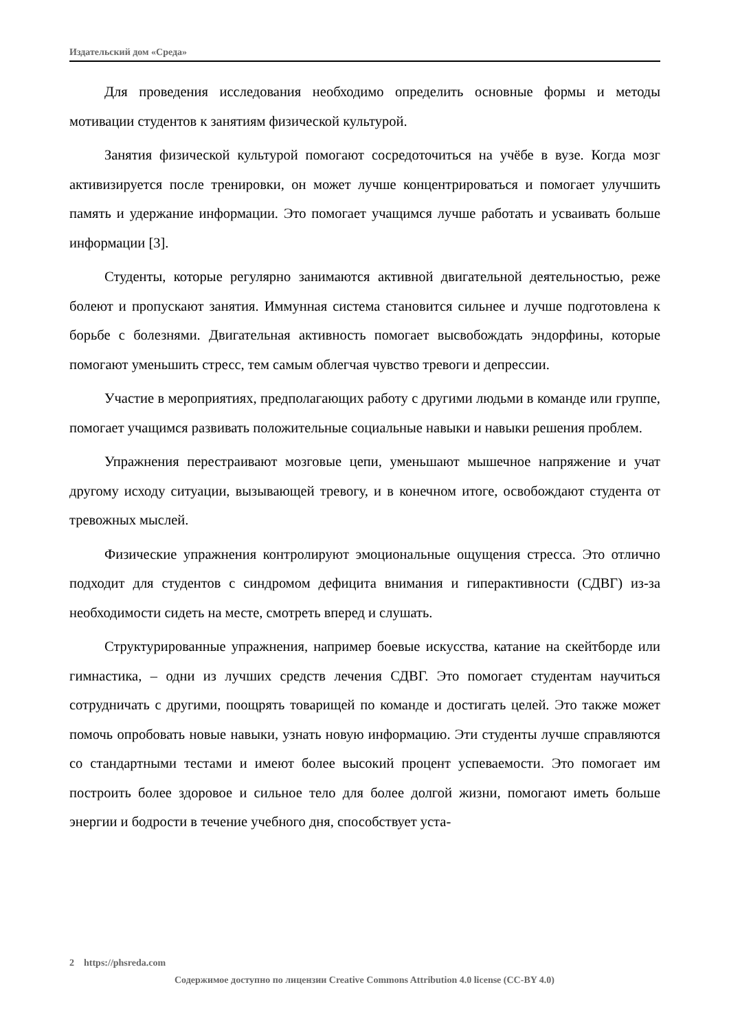Издательский дом «Среда»
Для проведения исследования необходимо определить основные формы и методы мотивации студентов к занятиям физической культурой.
Занятия физической культурой помогают сосредоточиться на учёбе в вузе. Когда мозг активизируется после тренировки, он может лучше концентрироваться и помогает улучшить память и удержание информации. Это помогает учащимся лучше работать и усваивать больше информации [3].
Студенты, которые регулярно занимаются активной двигательной деятельностью, реже болеют и пропускают занятия. Иммунная система становится сильнее и лучше подготовлена к борьбе с болезнями. Двигательная активность помогает высвобождать эндорфины, которые помогают уменьшить стресс, тем самым облегчая чувство тревоги и депрессии.
Участие в мероприятиях, предполагающих работу с другими людьми в команде или группе, помогает учащимся развивать положительные социальные навыки и навыки решения проблем.
Упражнения перестраивают мозговые цепи, уменьшают мышечное напряжение и учат другому исходу ситуации, вызывающей тревогу, и в конечном итоге, освобождают студента от тревожных мыслей.
Физические упражнения контролируют эмоциональные ощущения стресса. Это отлично подходит для студентов с синдромом дефицита внимания и гиперактивности (СДВГ) из-за необходимости сидеть на месте, смотреть вперед и слушать.
Структурированные упражнения, например боевые искусства, катание на скейтборде или гимнастика, – одни из лучших средств лечения СДВГ. Это помогает студентам научиться сотрудничать с другими, поощрять товарищей по команде и достигать целей. Это также может помочь опробовать новые навыки, узнать новую информацию. Эти студенты лучше справляются со стандартными тестами и имеют более высокий процент успеваемости. Это помогает им построить более здоровое и сильное тело для более долгой жизни, помогают иметь больше энергии и бодрости в течение учебного дня, способствует уста-
2 https://phsreda.com
Содержимое доступно по лицензии Creative Commons Attribution 4.0 license (CC-BY 4.0)